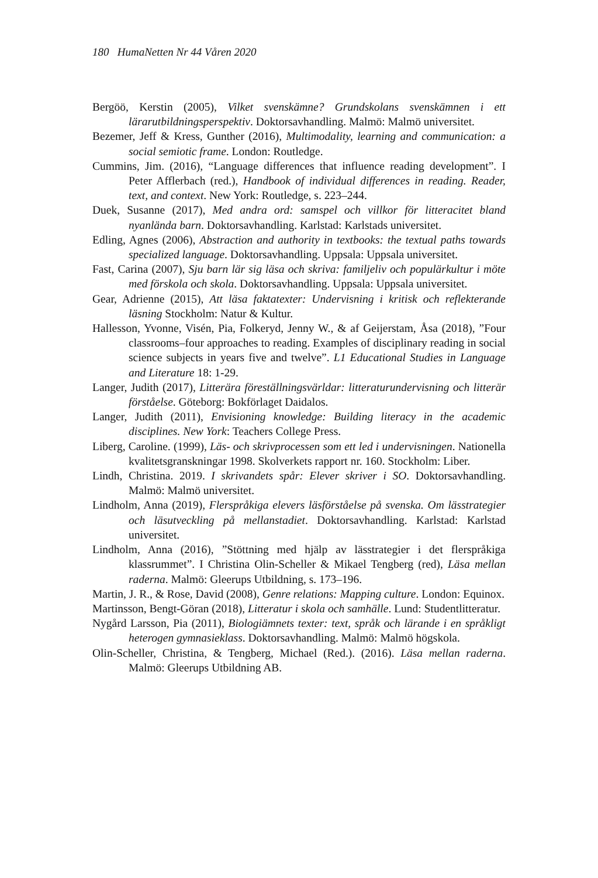180 HumaNetten Nr 44 Våren 2020
Bergöö, Kerstin (2005), Vilket svenskämne? Grundskolans svenskämnen i ett lärarutbildningsperspektiv. Doktorsavhandling. Malmö: Malmö universitet.
Bezemer, Jeff & Kress, Gunther (2016), Multimodality, learning and communication: a social semiotic frame. London: Routledge.
Cummins, Jim. (2016), “Language differences that influence reading development”. I Peter Afflerbach (red.), Handbook of individual differences in reading. Reader, text, and context. New York: Routledge, s. 223–244.
Duek, Susanne (2017), Med andra ord: samspel och villkor för litteracitet bland nyanlända barn. Doktorsavhandling. Karlstad: Karlstads universitet.
Edling, Agnes (2006), Abstraction and authority in textbooks: the textual paths towards specialized language. Doktorsavhandling. Uppsala: Uppsala universitet.
Fast, Carina (2007), Sju barn lär sig läsa och skriva: familjeliv och populärkultur i möte med förskola och skola. Doktorsavhandling. Uppsala: Uppsala universitet.
Gear, Adrienne (2015), Att läsa faktatexter: Undervisning i kritisk och reflekterande läsning Stockholm: Natur & Kultur.
Hallesson, Yvonne, Visén, Pia, Folkeryd, Jenny W., & af Geijerstam, Åsa (2018), ”Four classrooms–four approaches to reading. Examples of disciplinary reading in social science subjects in years five and twelve”. L1 Educational Studies in Language and Literature 18: 1-29.
Langer, Judith (2017), Litterära föreställningsvärldar: litteraturundervisning och litterär förståelse. Göteborg: Bokförlaget Daidalos.
Langer, Judith (2011), Envisioning knowledge: Building literacy in the academic disciplines. New York: Teachers College Press.
Liberg, Caroline. (1999), Läs- och skrivprocessen som ett led i undervisningen. Nationella kvalitetsgranskningar 1998. Skolverkets rapport nr. 160. Stockholm: Liber.
Lindh, Christina. 2019. I skrivandets spår: Elever skriver i SO. Doktorsavhandling. Malmö: Malmö universitet.
Lindholm, Anna (2019), Flerspråkiga elevers läsförståelse på svenska. Om lässtrategier och läsutveckling på mellanstadiet. Doktorsavhandling. Karlstad: Karlstad universitet.
Lindholm, Anna (2016), ”Stöttning med hjälp av lässtrategier i det flerspråkiga klassrummet”. I Christina Olin-Scheller & Mikael Tengberg (red), Läsa mellan raderna. Malmö: Gleerups Utbildning, s. 173–196.
Martin, J. R., & Rose, David (2008), Genre relations: Mapping culture. London: Equinox.
Martinsson, Bengt-Göran (2018), Litteratur i skola och samhälle. Lund: Studentlitteratur.
Nygård Larsson, Pia (2011), Biologiämnets texter: text, språk och lärande i en språkligt heterogen gymnasieklass. Doktorsavhandling. Malmö: Malmö högskola.
Olin-Scheller, Christina, & Tengberg, Michael (Red.). (2016). Läsa mellan raderna. Malmö: Gleerups Utbildning AB.